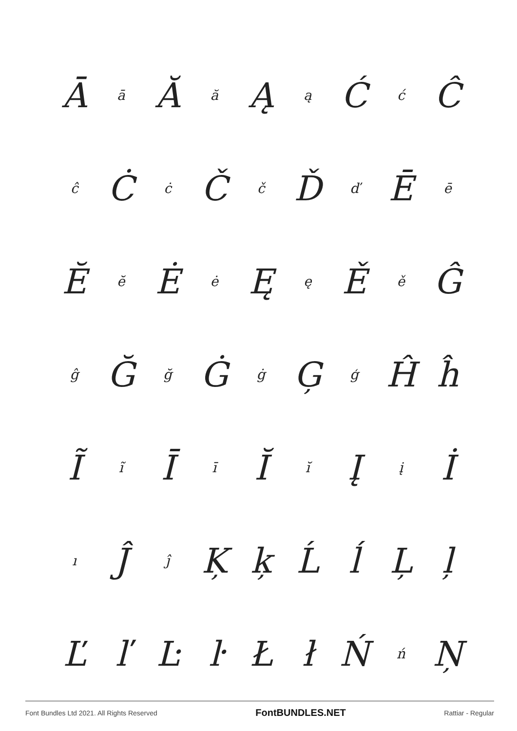Āā Ă ă Ą ą Ć ć Ĉ
ĉ Ċ ċ Č č Ď ď Ē ē
Ĕĕ Ė ė Ę ę Ě ě Ĝ
ĝ Ğ ğ Ġ ġ Ģ ģ Ĥĥ
Ĩĩ Ī ī Ĭ ĭ Į į İ
ı Ĵ ĵ ĶķĹĺĻļ
ĽľĿŀŁłŃ ń Ņ
Font Bundles Ltd 2021. All Rights Reserved FontBUNDLES.NET Rattiar - Regular